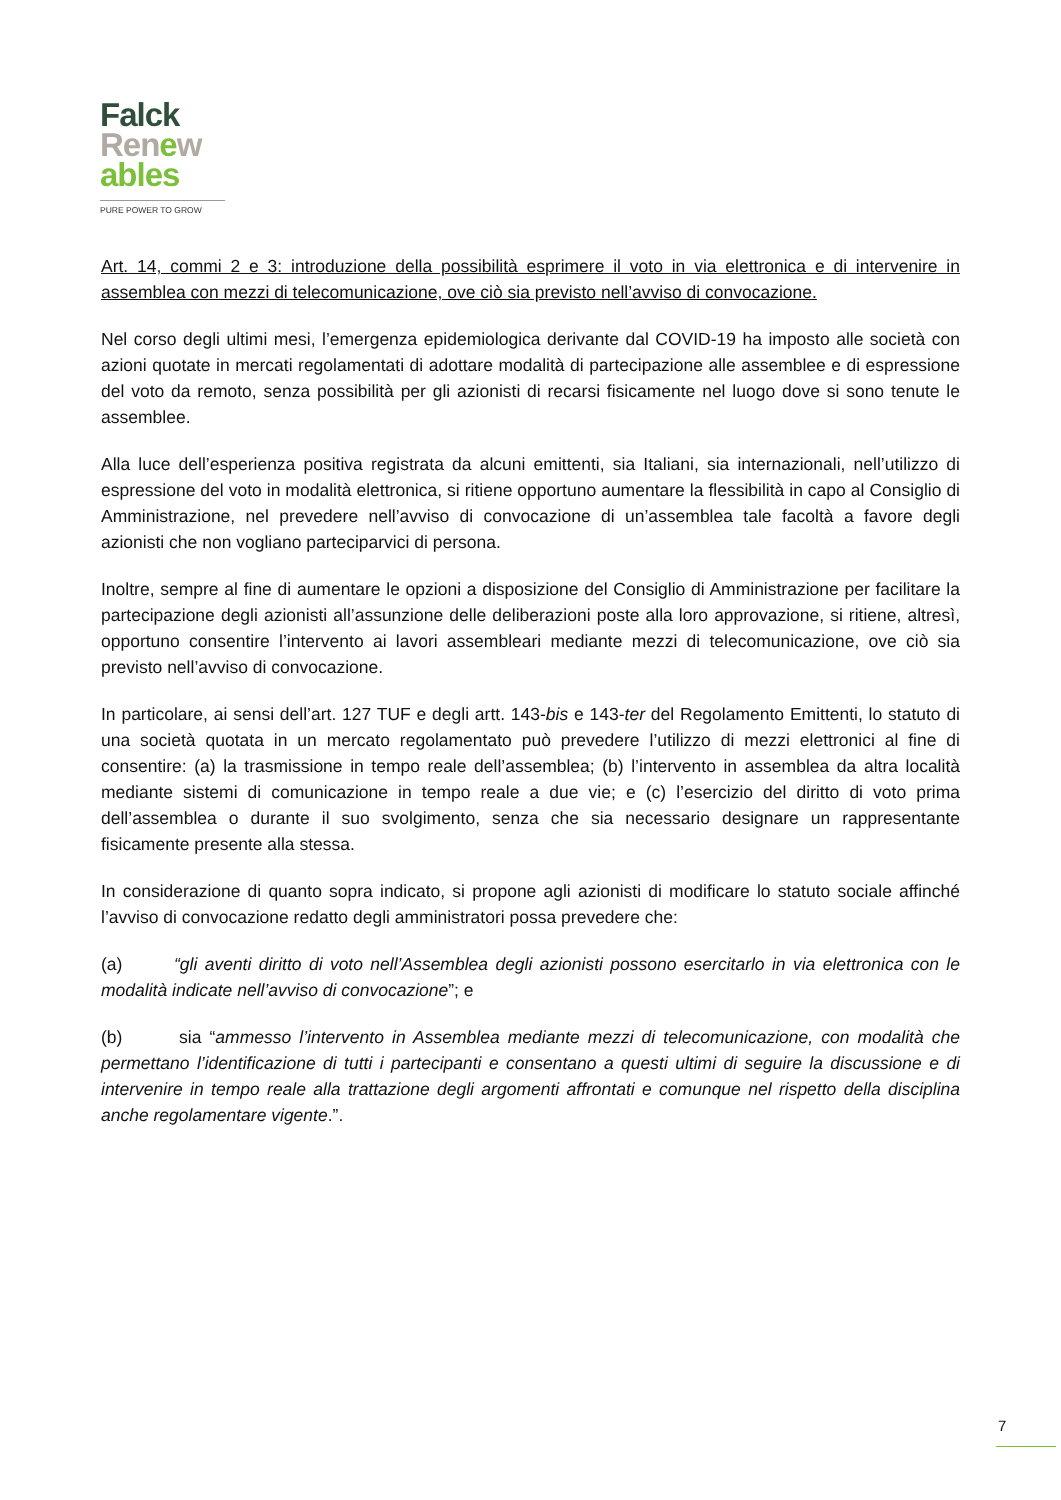Falck
Renew
ables
PURE POWER TO GROW
Art. 14, commi 2 e 3: introduzione della possibilità esprimere il voto in via elettronica e di intervenire in assemblea con mezzi di telecomunicazione, ove ciò sia previsto nell’avviso di convocazione.
Nel corso degli ultimi mesi, l’emergenza epidemiologica derivante dal COVID-19 ha imposto alle società con azioni quotate in mercati regolamentati di adottare modalità di partecipazione alle assemblee e di espressione del voto da remoto, senza possibilità per gli azionisti di recarsi fisicamente nel luogo dove si sono tenute le assemblee.
Alla luce dell’esperienza positiva registrata da alcuni emittenti, sia Italiani, sia internazionali, nell’utilizzo di espressione del voto in modalità elettronica, si ritiene opportuno aumentare la flessibilità in capo al Consiglio di Amministrazione, nel prevedere nell’avviso di convocazione di un’assemblea tale facoltà a favore degli azionisti che non vogliano parteciparvici di persona.
Inoltre, sempre al fine di aumentare le opzioni a disposizione del Consiglio di Amministrazione per facilitare la partecipazione degli azionisti all’assunzione delle deliberazioni poste alla loro approvazione, si ritiene, altresì, opportuno consentire l’intervento ai lavori assembleari mediante mezzi di telecomunicazione, ove ciò sia previsto nell’avviso di convocazione.
In particolare, ai sensi dell’art. 127 TUF e degli artt. 143-bis e 143-ter del Regolamento Emittenti, lo statuto di una società quotata in un mercato regolamentato può prevedere l’utilizzo di mezzi elettronici al fine di consentire: (a) la trasmissione in tempo reale dell’assemblea; (b) l’intervento in assemblea da altra località mediante sistemi di comunicazione in tempo reale a due vie; e (c) l’esercizio del diritto di voto prima dell’assemblea o durante il suo svolgimento, senza che sia necessario designare un rappresentante fisicamente presente alla stessa.
In considerazione di quanto sopra indicato, si propone agli azionisti di modificare lo statuto sociale affinché l’avviso di convocazione redatto degli amministratori possa prevedere che:
(a) “gli aventi diritto di voto nell’Assemblea degli azionisti possono esercitarlo in via elettronica con le modalità indicate nell’avviso di convocazione”; e
(b) sia “ammesso l’intervento in Assemblea mediante mezzi di telecomunicazione, con modalità che permettano l’identificazione di tutti i partecipanti e consentano a questi ultimi di seguire la discussione e di intervenire in tempo reale alla trattazione degli argomenti affrontati e comunque nel rispetto della disciplina anche regolamentare vigente.”.
7